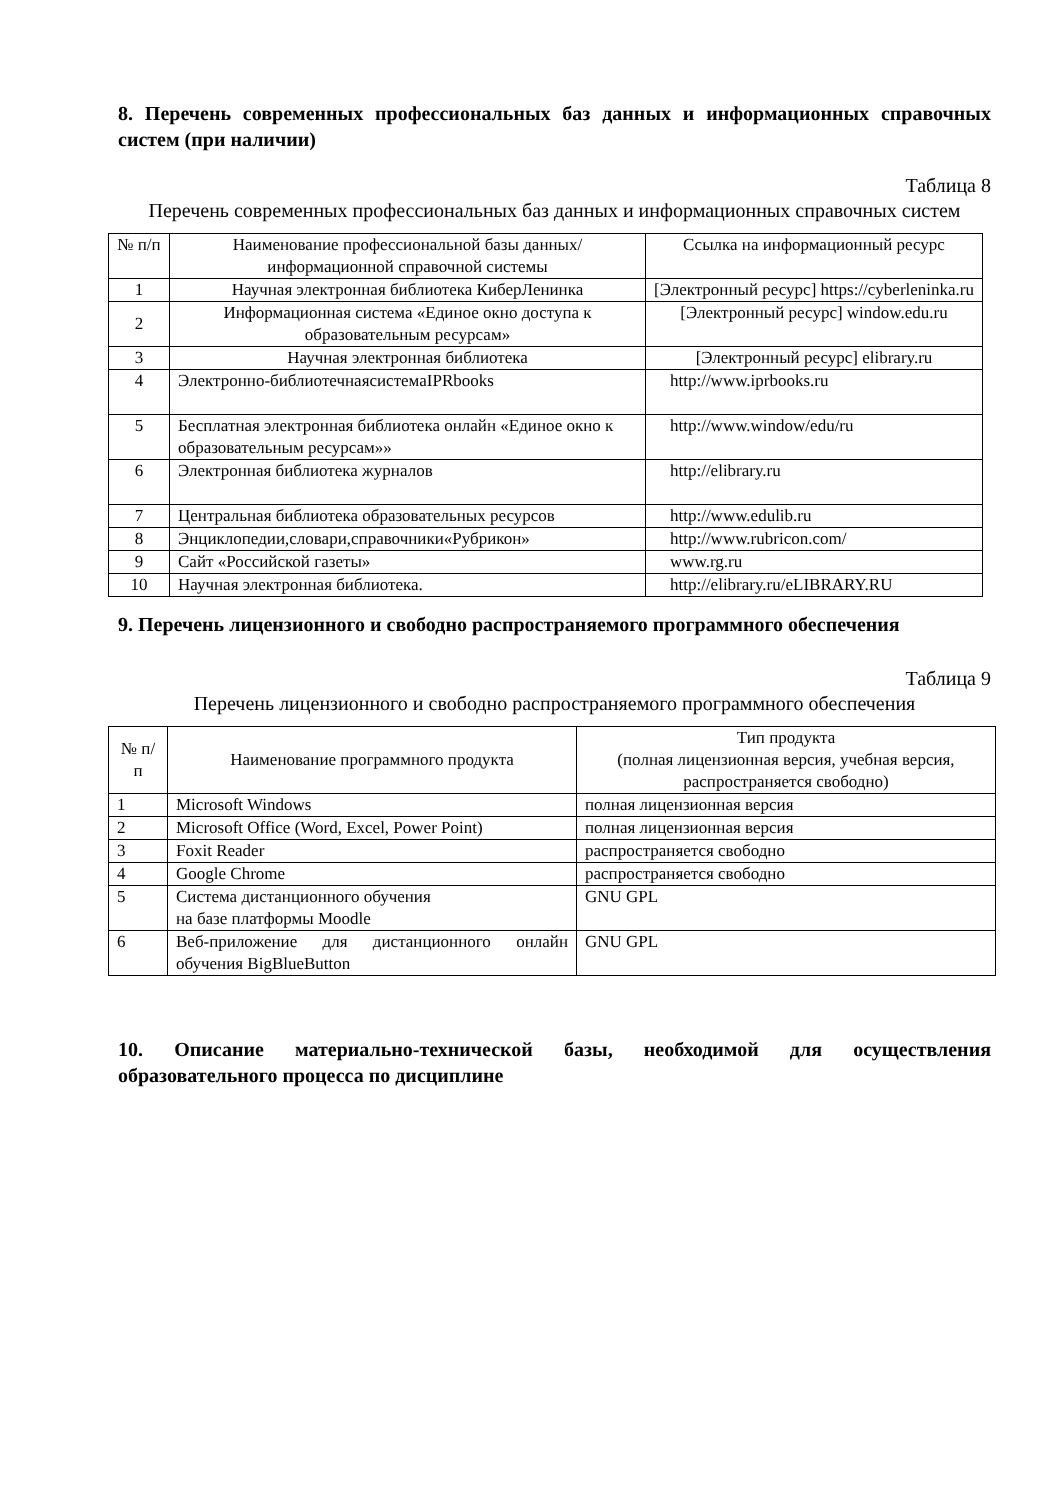8. Перечень современных профессиональных баз данных и информационных справочных систем (при наличии)
Таблица 8
Перечень современных профессиональных баз данных и информационных справочных систем
| № п/п | Наименование профессиональной базы данных/ информационной справочной системы | Ссылка на информационный ресурс |
| --- | --- | --- |
| 1 | Научная электронная библиотека КиберЛенинка | [Электронный ресурс] https://cyberleninka.ru |
| 2 | Информационная система «Единое окно доступа к образовательным ресурсам» | [Электронный ресурс] window.edu.ru |
| 3 | Научная электронная библиотека | [Электронный ресурс] elibrary.ru |
| 4 | Электронно-библиотечнаясистемаIPRbooks | http://www.iprbooks.ru |
| 5 | Бесплатная электронная библиотека онлайн «Единое окно к образовательным ресурсам»» | http://www.window/edu/ru |
| 6 | Электронная библиотека журналов | http://elibrary.ru |
| 7 | Центральная библиотека образовательных ресурсов | http://www.edulib.ru |
| 8 | Энциклопедии,словари,справочники«Рубрикон» | http://www.rubricon.com/ |
| 9 | Сайт «Российской газеты» | www.rg.ru |
| 10 | Научная электронная библиотека. | http://elibrary.ru/eLIBRARY.RU |
9. Перечень лицензионного и свободно распространяемого программного обеспечения
Таблица 9
Перечень лицензионного и свободно распространяемого программного обеспечения
| № п/п | Наименование программного продукта | Тип продукта (полная лицензионная версия, учебная версия, распространяется свободно) |
| --- | --- | --- |
| 1 | Microsoft Windows | полная лицензионная версия |
| 2 | Microsoft Office (Word, Excel, Power Point) | полная лицензионная версия |
| 3 | Foxit Reader | распространяется свободно |
| 4 | Google Chrome | распространяется свободно |
| 5 | Система дистанционного обучения на базе платформы Moodle | GNU GPL |
| 6 | Веб-приложение для дистанционного онлайн обучения BigBlueButton | GNU GPL |
10. Описание материально-технической базы, необходимой для осуществления образовательного процесса по дисциплине